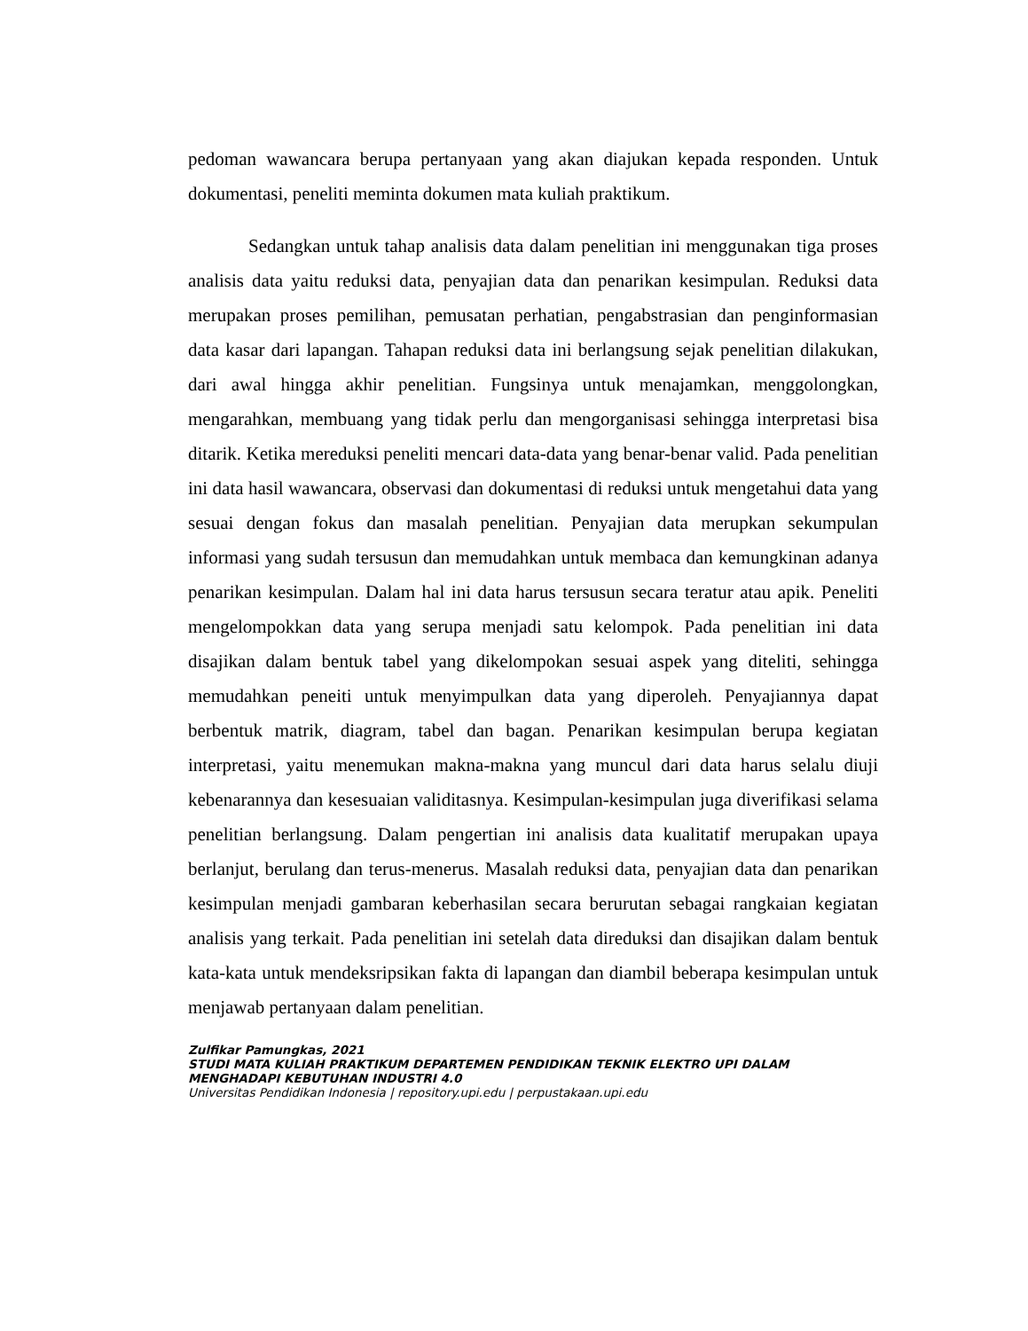pedoman wawancara berupa pertanyaan yang akan diajukan kepada responden. Untuk dokumentasi, peneliti meminta dokumen mata kuliah praktikum.
Sedangkan untuk tahap analisis data dalam penelitian ini menggunakan tiga proses analisis data yaitu reduksi data, penyajian data dan penarikan kesimpulan. Reduksi data merupakan proses pemilihan, pemusatan perhatian, pengabstrasian dan penginformasian data kasar dari lapangan. Tahapan reduksi data ini berlangsung sejak penelitian dilakukan, dari awal hingga akhir penelitian. Fungsinya untuk menajamkan, menggolongkan, mengarahkan, membuang yang tidak perlu dan mengorganisasi sehingga interpretasi bisa ditarik. Ketika mereduksi peneliti mencari data-data yang benar-benar valid. Pada penelitian ini data hasil wawancara, observasi dan dokumentasi di reduksi untuk mengetahui data yang sesuai dengan fokus dan masalah penelitian. Penyajian data merupkan sekumpulan informasi yang sudah tersusun dan memudahkan untuk membaca dan kemungkinan adanya penarikan kesimpulan. Dalam hal ini data harus tersusun secara teratur atau apik. Peneliti mengelompokkan data yang serupa menjadi satu kelompok. Pada penelitian ini data disajikan dalam bentuk tabel yang dikelompokan sesuai aspek yang diteliti, sehingga memudahkan peneiti untuk menyimpulkan data yang diperoleh. Penyajiannya dapat berbentuk matrik, diagram, tabel dan bagan. Penarikan kesimpulan berupa kegiatan interpretasi, yaitu menemukan makna-makna yang muncul dari data harus selalu diuji kebenarannya dan kesesuaian validitasnya. Kesimpulan-kesimpulan juga diverifikasi selama penelitian berlangsung. Dalam pengertian ini analisis data kualitatif merupakan upaya berlanjut, berulang dan terus-menerus. Masalah reduksi data, penyajian data dan penarikan kesimpulan menjadi gambaran keberhasilan secara berurutan sebagai rangkaian kegiatan analisis yang terkait. Pada penelitian ini setelah data direduksi dan disajikan dalam bentuk kata-kata untuk mendeksripsikan fakta di lapangan dan diambil beberapa kesimpulan untuk menjawab pertanyaan dalam penelitian.
Zulfikar Pamungkas, 2021
STUDI MATA KULIAH PRAKTIKUM DEPARTEMEN PENDIDIKAN TEKNIK ELEKTRO UPI DALAM MENGHADAPI KEBUTUHAN INDUSTRI 4.0
Universitas Pendidikan Indonesia | repository.upi.edu | perpustakaan.upi.edu